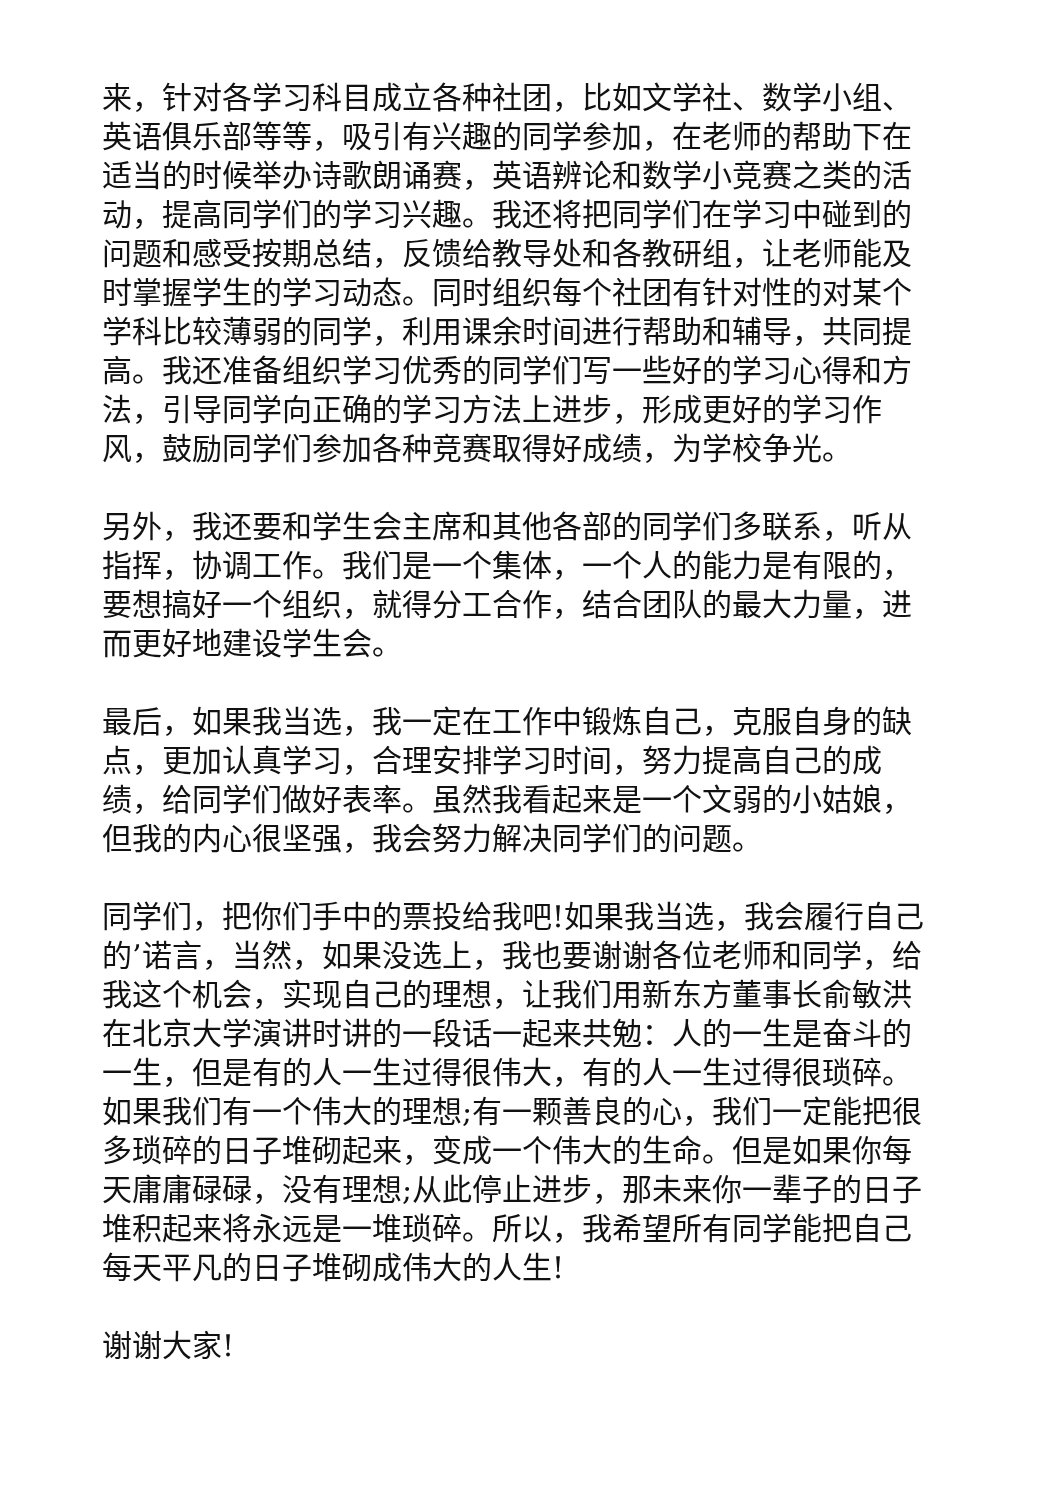来，针对各学习科目成立各种社团，比如文学社、数学小组、英语俱乐部等等，吸引有兴趣的同学参加，在老师的帮助下在适当的时候举办诗歌朗诵赛，英语辨论和数学小竞赛之类的活动，提高同学们的学习兴趣。我还将把同学们在学习中碰到的问题和感受按期总结，反馈给教导处和各教研组，让老师能及时掌握学生的学习动态。同时组织每个社团有针对性的对某个学科比较薄弱的同学，利用课余时间进行帮助和辅导，共同提高。我还准备组织学习优秀的同学们写一些好的学习心得和方法，引导同学向正确的学习方法上进步，形成更好的学习作风，鼓励同学们参加各种竞赛取得好成绩，为学校争光。
另外，我还要和学生会主席和其他各部的同学们多联系，听从指挥，协调工作。我们是一个集体，一个人的能力是有限的，要想搞好一个组织，就得分工合作，结合团队的最大力量，进而更好地建设学生会。
最后，如果我当选，我一定在工作中锻炼自己，克服自身的缺点，更加认真学习，合理安排学习时间，努力提高自己的成绩，给同学们做好表率。虽然我看起来是一个文弱的小姑娘，但我的内心很坚强，我会努力解决同学们的问题。
同学们，把你们手中的票投给我吧!如果我当选，我会履行自己的’诺言，当然，如果没选上，我也要谢谢各位老师和同学，给我这个机会，实现自己的理想，让我们用新东方董事长俞敏洪在北京大学演讲时讲的一段话一起来共勉：人的一生是奋斗的一生，但是有的人一生过得很伟大，有的人一生过得很琐碎。如果我们有一个伟大的理想;有一颗善良的心，我们一定能把很多琐碎的日子堆砌起来，变成一个伟大的生命。但是如果你每天庸庸碌碌，没有理想;从此停止进步，那未来你一辈子的日子堆积起来将永远是一堆琐碎。所以，我希望所有同学能把自己每天平凡的日子堆砌成伟大的人生!
谢谢大家!